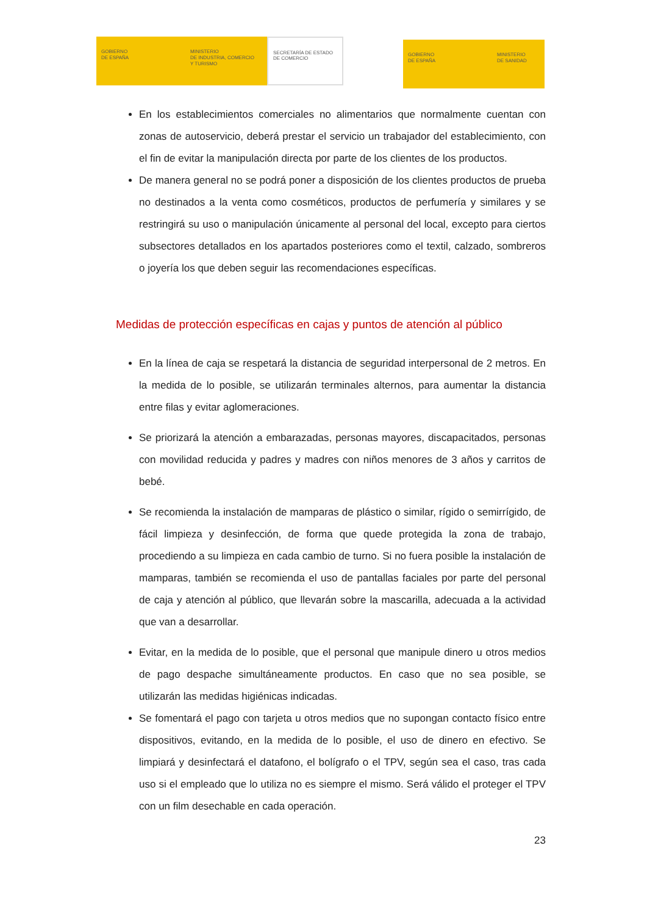GOBIERNO
DE ESPAÑA
MINISTERIO
DE INDUSTRIA, COMERCIO
Y TURISMO
SECRETARÍA DE ESTADO
DE COMERCIO
GOBIERNO
DE ESPAÑA
MINISTERIO
DE SANIDAD
En los establecimientos comerciales no alimentarios que normalmente cuentan con zonas de autoservicio, deberá prestar el servicio un trabajador del establecimiento, con el fin de evitar la manipulación directa por parte de los clientes de los productos.
De manera general no se podrá poner a disposición de los clientes productos de prueba no destinados a la venta como cosméticos, productos de perfumería y similares y se restringirá su uso o manipulación únicamente al personal del local, excepto para ciertos subsectores detallados en los apartados posteriores como el textil, calzado, sombreros o joyería los que deben seguir las recomendaciones específicas.
Medidas de protección específicas en cajas y puntos de atención al público
En la línea de caja se respetará la distancia de seguridad interpersonal de 2 metros. En la medida de lo posible, se utilizarán terminales alternos, para aumentar la distancia entre filas y evitar aglomeraciones.
Se priorizará la atención a embarazadas, personas mayores, discapacitados, personas con movilidad reducida y padres y madres con niños menores de 3 años y carritos de bebé.
Se recomienda la instalación de mamparas de plástico o similar, rígido o semirrígido, de fácil limpieza y desinfección, de forma que quede protegida la zona de trabajo, procediendo a su limpieza en cada cambio de turno. Si no fuera posible la instalación de mamparas, también se recomienda el uso de pantallas faciales por parte del personal de caja y atención al público, que llevarán sobre la mascarilla, adecuada a la actividad que van a desarrollar.
Evitar, en la medida de lo posible, que el personal que manipule dinero u otros medios de pago despache simultáneamente productos. En caso que no sea posible, se utilizarán las medidas higiénicas indicadas.
Se fomentará el pago con tarjeta u otros medios que no supongan contacto físico entre dispositivos, evitando, en la medida de lo posible, el uso de dinero en efectivo. Se limpiará y desinfectará el datafono, el bolígrafo o el TPV, según sea el caso, tras cada uso si el empleado que lo utiliza no es siempre el mismo. Será válido el proteger el TPV con un film desechable en cada operación.
23